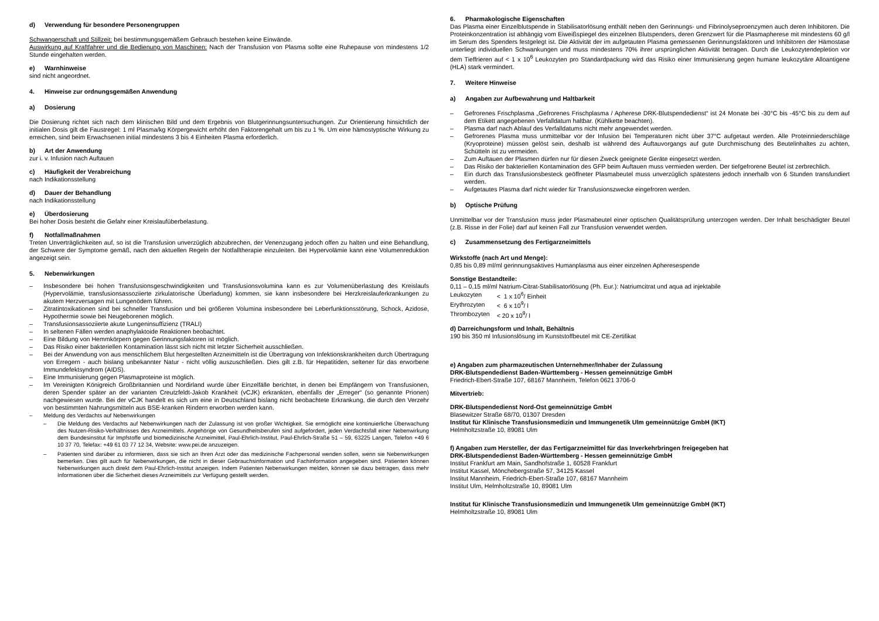d) Verwendung für besondere Personengruppen
Schwangerschaft und Stillzeit: bei bestimmungsgemäßem Gebrauch bestehen keine Einwände.
Auswirkung auf Kraftfahrer und die Bedienung von Maschinen: Nach der Transfusion von Plasma sollte eine Ruhepause von mindestens 1/2 Stunde eingehalten werden.
e) Warnhinweise
sind nicht angeordnet.
4. Hinweise zur ordnungsgemäßen Anwendung
a) Dosierung
Die Dosierung richtet sich nach dem klinischen Bild und dem Ergebnis von Blutgerinnungsuntersuchungen. Zur Orientierung hinsichtlich der initialen Dosis gilt die Faustregel: 1 ml Plasma/kg Körpergewicht erhöht den Faktorengehalt um bis zu 1 %. Um eine hämostyptische Wirkung zu erreichen, sind beim Erwachsenen initial mindestens 3 bis 4 Einheiten Plasma erforderlich.
b) Art der Anwendung
zur i. v. Infusion nach Auftauen
c) Häufigkeit der Verabreichung
nach Indikationsstellung
d) Dauer der Behandlung
nach Indikationsstellung
e) Überdosierung
Bei hoher Dosis besteht die Gefahr einer Kreislaufüberbelastung.
f) Notfallmaßnahmen
Treten Unverträglichkeiten auf, so ist die Transfusion unverzüglich abzubrechen, der Venenzugang jedoch offen zu halten und eine Behandlung, der Schwere der Symptome gemäß, nach den aktuellen Regeln der Notfalltherapie einzuleiten. Bei Hypervolämie kann eine Volumenreduktion angezeigt sein.
5. Nebenwirkungen
Insbesondere bei hohen Transfusionsgeschwindigkeiten und Transfusionsvolumina kann es zur Volumenüberlastung des Kreislaufs (Hypervolämie, transfusionsassoziierte zirkulatorische Überladung) kommen, sie kann insbesondere bei Herzkreislauferkrankungen zu akutem Herzversagen mit Lungenödem führen.
Zitratintoxikationen sind bei schneller Transfusion und bei größeren Volumina insbesondere bei Leberfunktionsstörung, Schock, Azidose, Hypothermie sowie bei Neugeborenen möglich.
Transfusionsassoziierte akute Lungeninsuffizienz (TRALI)
In seltenen Fällen werden anaphylaktoide Reaktionen beobachtet.
Eine Bildung von Hemmkörpern gegen Gerinnungsfaktoren ist möglich.
Das Risiko einer bakteriellen Kontamination lässt sich nicht mit letzter Sicherheit ausschließen.
Bei der Anwendung von aus menschlichem Blut hergestellten Arzneimitteln ist die Übertragung von Infektionskrankheiten durch Übertragung von Erregern - auch bislang unbekannter Natur - nicht völlig auszuschließen. Dies gilt z.B. für Hepatitiden, seltener für das erworbene Immundefektsyndrom (AIDS).
Eine Immunisierung gegen Plasmaproteine ist möglich.
Im Vereinigten Königreich Großbritannien und Nordirland wurde über Einzelfälle berichtet, in denen bei Empfängern von Transfusionen, deren Spender später an der varianten Creutzfeldt-Jakob Krankheit (vCJK) erkrankten, ebenfalls der „Erreger“ (so genannte Prionen) nachgewiesen wurde. Bei der vCJK handelt es sich um eine in Deutschland bislang nicht beobachtete Erkrankung, die durch den Verzehr von bestimmten Nahrungsmitteln aus BSE-kranken Rindern erworben werden kann.
Meldung des Verdachts auf Nebenwirkungen
Die Meldung des Verdachts auf Nebenwirkungen nach der Zulassung ist von großer Wichtigkeit. Sie ermöglicht eine kontinuierliche Überwachung des Nutzen-Risiko-Verhältnisses des Arzneimittels. Angehörige von Gesundheitsberufen sind aufgefordert, jeden Verdachtsfall einer Nebenwirkung dem Bundesinstitut für Impfstoffe und biomedizinische Arzneimittel, Paul-Ehrlich-Institut, Paul-Ehrlich-Straße 51 – 59, 63225 Langen, Telefon +49 6 10 37 70, Telefax: +49 61 03 77 12 34, Website: www.pei.de anzuzeigen.
Patienten sind darüber zu informieren, dass sie sich an Ihren Arzt oder das medizinische Fachpersonal wenden sollen, wenn sie Nebenwirkungen bemerken. Dies gilt auch für Nebenwirkungen, die nicht in dieser Gebrauchsinformation und Fachinformation angegeben sind. Patienten können Nebenwirkungen auch direkt dem Paul-Ehrlich-Institut anzeigen. Indem Patienten Nebenwirkungen melden, können sie dazu beitragen, dass mehr Informationen über die Sicherheit dieses Arzneimittels zur Verfügung gestellt werden.
6. Pharmakologische Eigenschaften
Das Plasma einer Einzelblutspende in Stabilisatorlösung enthält neben den Gerinnungs- und Fibrinolyseproenzymen auch deren Inhibitoren. Die Proteinkonzentration ist abhängig vom Eiweißspiegel des einzelnen Blutspenders, deren Grenzwert für die Plasmapherese mit mindestens 60 g/l im Serum des Spenders festgelegt ist. Die Aktivität der im aufgetauten Plasma gemessenen Gerinnungsfaktoren und Inhibitoren der Hämostase unterliegt individuellen Schwankungen und muss mindestens 70% ihrer ursprünglichen Aktivität betragen. Durch die Leukozytendepletion vor dem Tieffrieren auf < 1 x 10<sup>6</sup> Leukozyten pro Standardpackung wird das Risiko einer Immunisierung gegen humane leukozytäre Alloantigene (HLA) stark vermindert.
7. Weitere Hinweise
a) Angaben zur Aufbewahrung und Haltbarkeit
Gefrorenes Frischplasma „Gefrorenes Frischplasma / Apherese DRK-Blutspendedienst“ ist 24 Monate bei -30°C bis -45°C bis zu dem auf dem Etikett angegebenen Verfalldatum haltbar. (Kühlkette beachten).
Plasma darf nach Ablauf des Verfalldatums nicht mehr angewendet werden.
Gefrorenes Plasma muss unmittelbar vor der Infusion bei Temperaturen nicht über 37°C aufgetaut werden. Alle Proteinniederschläge (Kryoproteine) müssen gelöst sein, deshalb ist während des Auftauvorgangs auf gute Durchmischung des Beutelinhaltes zu achten, Schütteln ist zu vermeiden.
Zum Auftauen der Plasmen dürfen nur für diesen Zweck geeignete Geräte eingesetzt werden.
Das Risiko der bakteriellen Kontamination des GFP beim Auftauen muss vermieden werden. Der tiefgefrorene Beutel ist zerbrechlich.
Ein durch das Transfusionsbesteck geöffneter Plasmabeutel muss unverzüglich spätestens jedoch innerhalb von 6 Stunden transfundiert werden.
Aufgetautes Plasma darf nicht wieder für Transfusionszwecke eingefroren werden.
b) Optische Prüfung
Unmittelbar vor der Transfusion muss jeder Plasmabeutel einer optischen Qualitätsprüfung unterzogen werden. Der Inhalt beschädigter Beutel (z.B. Risse in der Folie) darf auf keinen Fall zur Transfusion verwendet werden.
c) Zusammensetzung des Fertigarzneimittels
Wirkstoffe (nach Art und Menge):
0,85 bis 0,89 ml/ml gerinnungsaktives Humanplasma aus einer einzelnen Apheresespende
Sonstige Bestandteile:
0,11 – 0,15 ml/ml Natrium-Citrat-Stabilisatorlösung (Ph. Eur.): Natriumcitrat und aqua ad injektabile
| Leukozyten | < 1 x 10<sup>6</sup>/ Einheit |
| Erythrozyten | < 6 x 10<sup>9</sup>/ l |
| Thrombozyten | < 20 x 10<sup>9</sup>/ l |
d) Darreichungsform und Inhalt, Behältnis
190 bis 350 ml Infusionslösung im Kunststoffbeutel mit CE-Zertifikat
e) Angaben zum pharmazeutischen Unternehmer/Inhaber der Zulassung
DRK-Blutspendedienst Baden-Württemberg - Hessen gemeinnützige GmbH
Friedrich-Ebert-Straße 107, 68167 Mannheim, Telefon 0621 3706-0
Mitvertrieb:
DRK-Blutspendedienst Nord-Ost gemeinnützige GmbH
Blasewitzer Straße 68/70, 01307 Dresden
Institut für Klinische Transfusionsmedizin und Immungenetik Ulm gemeinnützige GmbH (IKT)
Helmholtzstraße 10, 89081 Ulm
f) Angaben zum Hersteller, der das Fertigarzneimittel für das Inverkehrbringen freigegeben hat
DRK-Blutspendedienst Baden-Württemberg - Hessen gemeinnützige GmbH
Institut Frankfurt am Main, Sandhofstraße 1, 60528 Frankfurt
Institut Kassel, Mönchebergstraße 57, 34125 Kassel
Institut Mannheim, Friedrich-Ebert-Straße 107, 68167 Mannheim
Institut Ulm, Helmholtzstraße 10, 89081 Ulm
Institut für Klinische Transfusionsmedizin und Immungenetik Ulm gemeinnützige GmbH (IKT)
Helmholtzstraße 10, 89081 Ulm